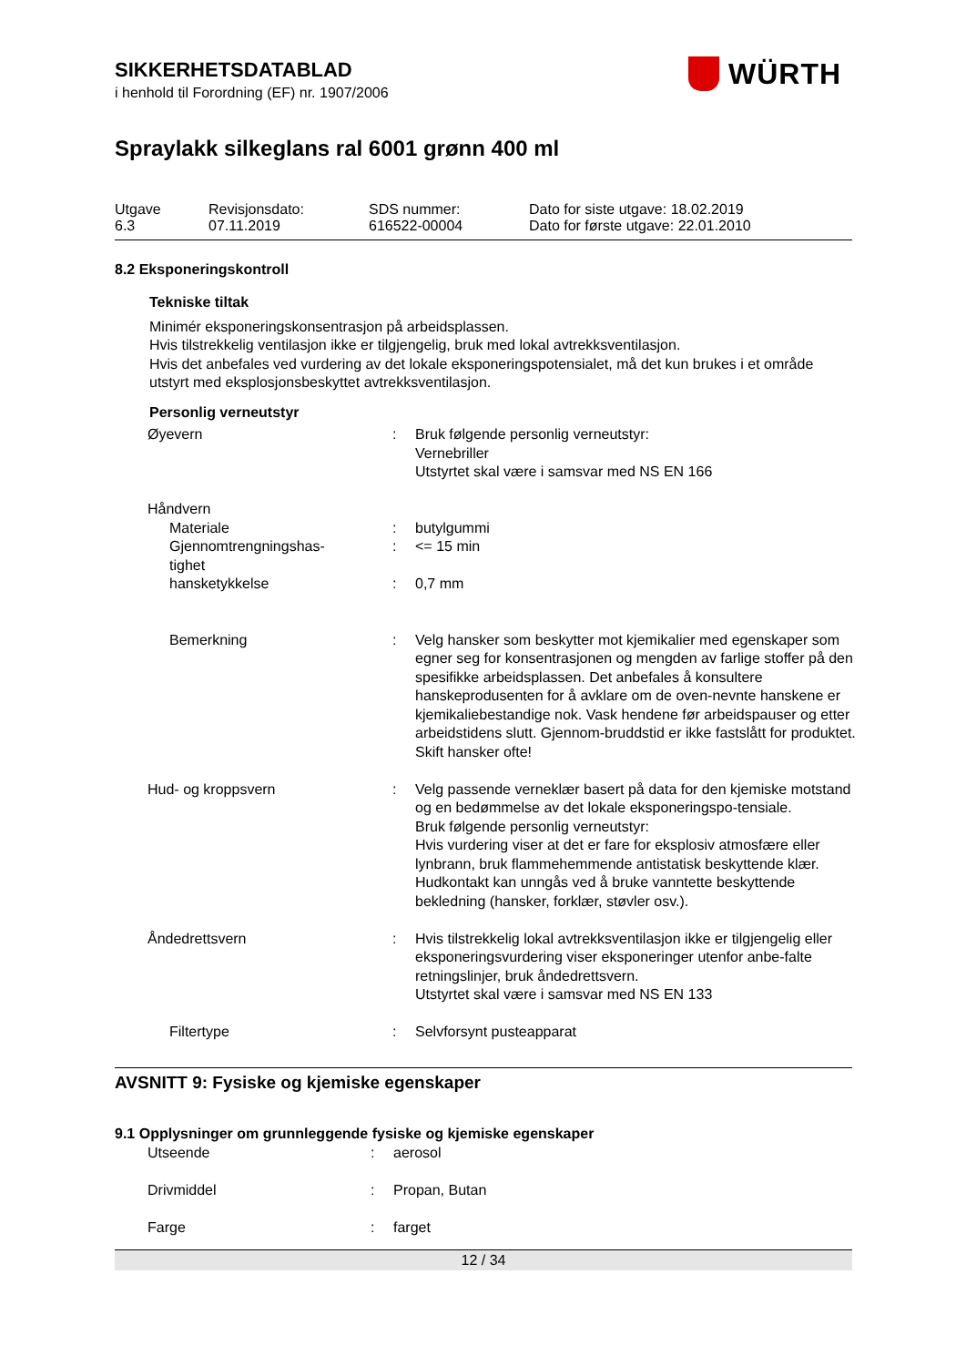WÜRTH
SIKKERHETSDATABLAD
i henhold til Forordning (EF) nr. 1907/2006
Spraylakk silkeglans ral 6001 grønn 400 ml
| Utgave 6.3 | Revisjonsdato: 07.11.2019 | SDS nummer: 616522-00004 | Dato for siste utgave: 18.02.2019 Dato for første utgave: 22.01.2010 |
8.2 Eksponeringskontroll
Tekniske tiltak
Minimér eksponeringskonsentrasjon på arbeidsplassen.
Hvis tilstrekkelig ventilasjon ikke er tilgjengelig, bruk med lokal avtrekksventilasjon.
Hvis det anbefales ved vurdering av det lokale eksponeringspotensialet, må det kun brukes i et område utstyrt med eksplosjonsbeskyttet avtrekksventilasjon.
Personlig verneutstyr
| Øyevern | : | Bruk følgende personlig verneutstyr: Vernebriller Utstyrtet skal være i samsvar med NS EN 166 |
| Håndvern | | |
| Materiale | : | butylgummi |
| Gjennomtrengningshas- tighet | : | <= 15 min |
| hansketykkelse | : | 0,7 mm |
| Bemerkning | : | Velg hansker som beskytter mot kjemikalier med egenskaper som egner seg for konsentrasjonen og mengden av farlige stoffer på den spesifikke arbeidsplassen. Det anbefales å konsultere hanskeprodusenten for å avklare om de oven-nevnte hanskene er kjemikaliebestandige nok. Vask hendene før arbeidspauser og etter arbeidstidens slutt. Gjennom-bruddstid er ikke fastslått for produktet. Skift hansker ofte! |
| Hud- og kroppsvern | : | Velg passende verneklær basert på data for den kjemiske motstand og en bedømmelse av det lokale eksponeringspo-tensiale. Bruk følgende personlig verneutstyr: Hvis vurdering viser at det er fare for eksplosiv atmosfære eller lynbrann, bruk flammehemmende antistatisk beskyttende klær. Hudkontakt kan unngås ved å bruke vanntette beskyttende bekledning (hansker, forklær, støvler osv.). |
| Åndedrettsvern | : | Hvis tilstrekkelig lokal avtrekksventilasjon ikke er tilgjengelig eller eksponeringsvurdering viser eksponeringer utenfor anbe-falte retningslinjer, bruk åndedrettsvern. Utstyrtet skal være i samsvar med NS EN 133 |
| Filtertype | : | Selvforsynt pusteapparat |
AVSNITT 9: Fysiske og kjemiske egenskaper
9.1 Opplysninger om grunnleggende fysiske og kjemiske egenskaper
| Utseende | : | aerosol |
| Drivmiddel | : | Propan, Butan |
| Farge | : | farget |
12 / 34